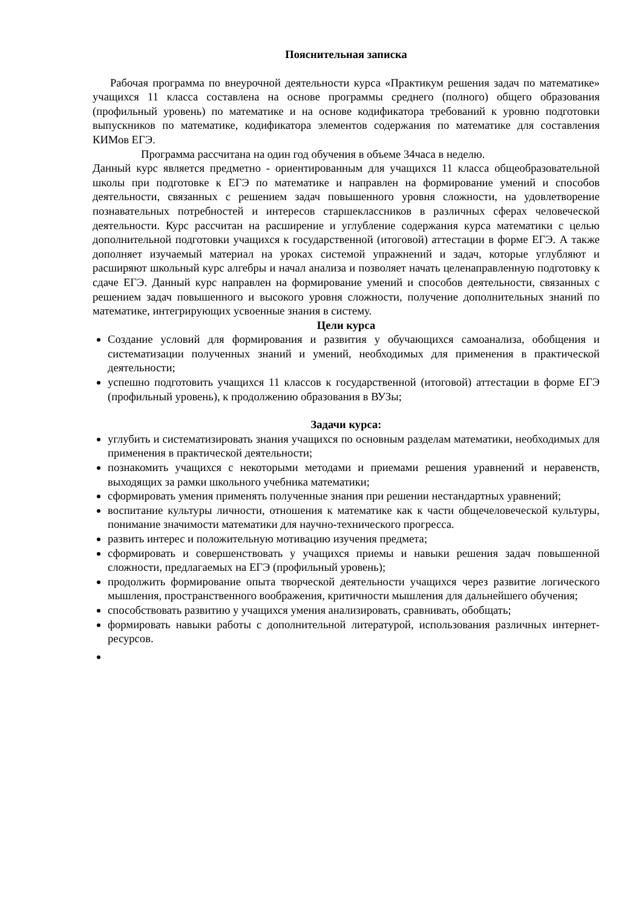Пояснительная записка
Рабочая программа по внеурочной деятельности курса «Практикум решения задач по математике» учащихся 11 класса составлена на основе программы среднего (полного) общего образования (профильный уровень) по математике и на основе кодификатора требований к уровню подготовки выпускников по математике, кодификатора элементов содержания по математике для составления КИМов ЕГЭ.
Программа рассчитана на один год обучения в объеме 34часа в неделю.
Данный курс является предметно - ориентированным для учащихся 11 класса общеобразовательной школы при подготовке к ЕГЭ по математике и направлен на формирование умений и способов деятельности, связанных с решением задач повышенного уровня сложности, на удовлетворение познавательных потребностей и интересов старшеклассников в различных сферах человеческой деятельности. Курс рассчитан на расширение и углубление содержания курса математики с целью дополнительной подготовки учащихся к государственной (итоговой) аттестации в форме ЕГЭ. А также дополняет изучаемый материал на уроках системой упражнений и задач, которые углубляют и расширяют школьный курс алгебры и начал анализа и позволяет начать целенаправленную подготовку к сдаче ЕГЭ. Данный курс направлен на формирование умений и способов деятельности, связанных с решением задач повышенного и высокого уровня сложности, получение дополнительных знаний по математике, интегрирующих усвоенные знания в систему.
Цели курса
Создание условий для формирования и развития у обучающихся самоанализа, обобщения и систематизации полученных знаний и умений, необходимых для применения в практической деятельности;
успешно подготовить учащихся 11 классов к государственной (итоговой) аттестации в форме ЕГЭ (профильный уровень), к продолжению образования в ВУЗы;
Задачи курса:
углубить и систематизировать знания учащихся по основным разделам математики, необходимых для применения в практической деятельности;
познакомить учащихся с некоторыми методами и приемами решения уравнений и неравенств, выходящих за рамки школьного учебника математики;
сформировать умения применять полученные знания при решении нестандартных уравнений;
воспитание культуры личности, отношения к математике как к части общечеловеческой культуры, понимание значимости математики для научно-технического прогресса.
развить интерес и положительную мотивацию изучения предмета;
сформировать и совершенствовать у учащихся приемы и навыки решения задач повышенной сложности, предлагаемых на ЕГЭ (профильный уровень);
продолжить формирование опыта творческой деятельности учащихся через развитие логического мышления, пространственного воображения, критичности мышления для дальнейшего обучения;
способствовать развитию у учащихся умения анализировать, сравнивать, обобщать;
формировать навыки работы с дополнительной литературой, использования различных интернет-ресурсов.